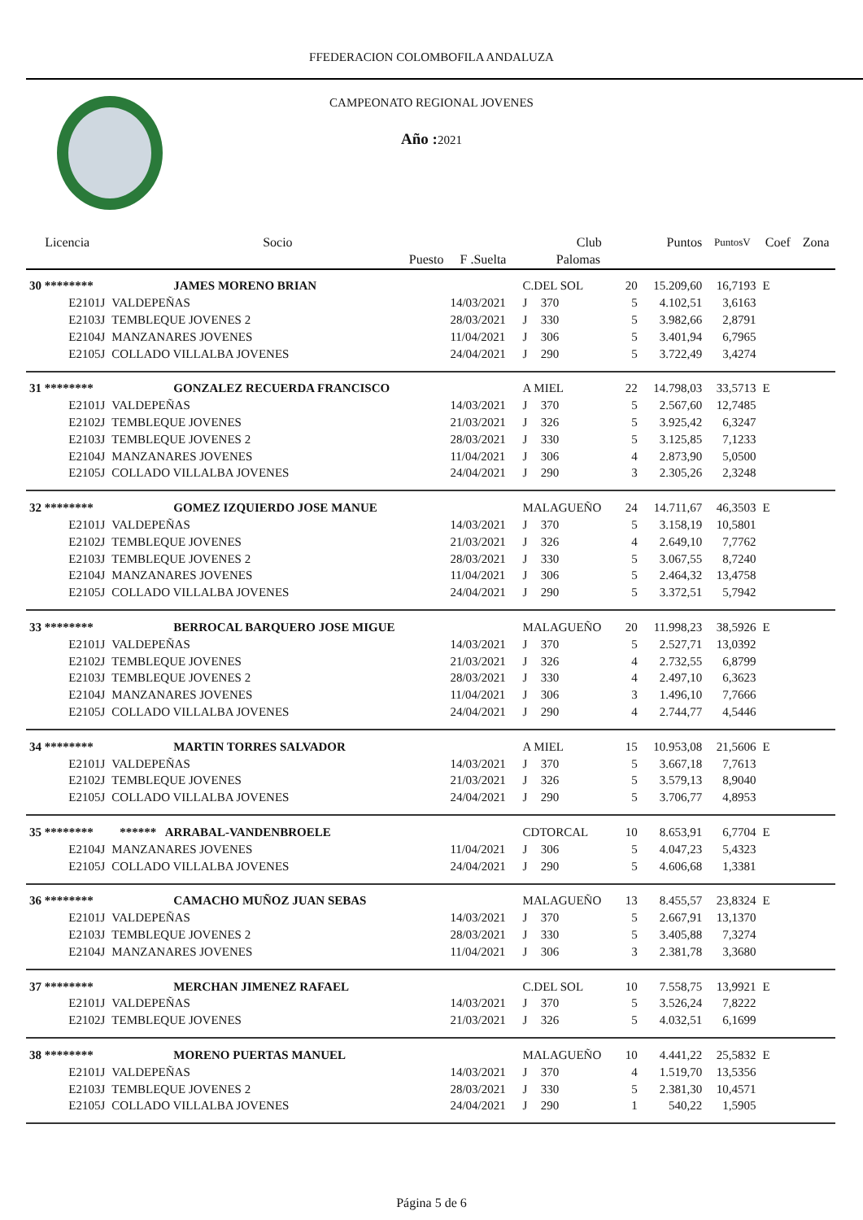FFEDERACION COLOMBOFILA ANDALUZA
CAMPEONATO REGIONAL JOVENES
Año : 2021
| Licencia | Socio | | | Club | | Puntos | PuntosV | Coef | Zona |
| --- | --- | --- | --- | --- | --- | --- | --- | --- | --- |
| | Puesto | F .Suelta | | Palomas | | | | | |
| 30 ******** | JAMES MORENO BRIAN | | C.DEL SOL | | 20 | 15.209,60 | 16,7193 | E | |
| E2101J | VALDEPEÑAS | 14/03/2021 | J | 370 | 5 | 4.102,51 | 3,6163 | | |
| E2103J | TEMBLEQUE JOVENES 2 | 28/03/2021 | J | 330 | 5 | 3.982,66 | 2,8791 | | |
| E2104J | MANZANARES JOVENES | 11/04/2021 | J | 306 | 5 | 3.401,94 | 6,7965 | | |
| E2105J | COLLADO VILLALBA JOVENES | 24/04/2021 | J | 290 | 5 | 3.722,49 | 3,4274 | | |
| 31 ******** | GONZALEZ RECUERDA FRANCISCO | | A MIEL | | 22 | 14.798,03 | 33,5713 | E | |
| E2101J | VALDEPEÑAS | 14/03/2021 | J | 370 | 5 | 2.567,60 | 12,7485 | | |
| E2102J | TEMBLEQUE JOVENES | 21/03/2021 | J | 326 | 5 | 3.925,42 | 6,3247 | | |
| E2103J | TEMBLEQUE JOVENES 2 | 28/03/2021 | J | 330 | 5 | 3.125,85 | 7,1233 | | |
| E2104J | MANZANARES JOVENES | 11/04/2021 | J | 306 | 4 | 2.873,90 | 5,0500 | | |
| E2105J | COLLADO VILLALBA JOVENES | 24/04/2021 | J | 290 | 3 | 2.305,26 | 2,3248 | | |
| 32 ******** | GOMEZ IZQUIERDO JOSE MANUE | | MALAGUEÑO | | 24 | 14.711,67 | 46,3503 | E | |
| E2101J | VALDEPEÑAS | 14/03/2021 | J | 370 | 5 | 3.158,19 | 10,5801 | | |
| E2102J | TEMBLEQUE JOVENES | 21/03/2021 | J | 326 | 4 | 2.649,10 | 7,7762 | | |
| E2103J | TEMBLEQUE JOVENES 2 | 28/03/2021 | J | 330 | 5 | 3.067,55 | 8,7240 | | |
| E2104J | MANZANARES JOVENES | 11/04/2021 | J | 306 | 5 | 2.464,32 | 13,4758 | | |
| E2105J | COLLADO VILLALBA JOVENES | 24/04/2021 | J | 290 | 5 | 3.372,51 | 5,7942 | | |
| 33 ******** | BERROCAL BARQUERO JOSE MIGUE | | MALAGUEÑO | | 20 | 11.998,23 | 38,5926 | E | |
| E2101J | VALDEPEÑAS | 14/03/2021 | J | 370 | 5 | 2.527,71 | 13,0392 | | |
| E2102J | TEMBLEQUE JOVENES | 21/03/2021 | J | 326 | 4 | 2.732,55 | 6,8799 | | |
| E2103J | TEMBLEQUE JOVENES 2 | 28/03/2021 | J | 330 | 4 | 2.497,10 | 6,3623 | | |
| E2104J | MANZANARES JOVENES | 11/04/2021 | J | 306 | 3 | 1.496,10 | 7,7666 | | |
| E2105J | COLLADO VILLALBA JOVENES | 24/04/2021 | J | 290 | 4 | 2.744,77 | 4,5446 | | |
| 34 ******** | MARTIN TORRES SALVADOR | | A MIEL | | 15 | 10.953,08 | 21,5606 | E | |
| E2101J | VALDEPEÑAS | 14/03/2021 | J | 370 | 5 | 3.667,18 | 7,7613 | | |
| E2102J | TEMBLEQUE JOVENES | 21/03/2021 | J | 326 | 5 | 3.579,13 | 8,9040 | | |
| E2105J | COLLADO VILLALBA JOVENES | 24/04/2021 | J | 290 | 5 | 3.706,77 | 4,8953 | | |
| 35 ******** | ****** ARRABAL-VANDENBROELE | | CDTORCAL | | 10 | 8.653,91 | 6,7704 | E | |
| E2104J | MANZANARES JOVENES | 11/04/2021 | J | 306 | 5 | 4.047,23 | 5,4323 | | |
| E2105J | COLLADO VILLALBA JOVENES | 24/04/2021 | J | 290 | 5 | 4.606,68 | 1,3381 | | |
| 36 ******** | CAMACHO MUÑOZ JUAN SEBAS | | MALAGUEÑO | | 13 | 8.455,57 | 23,8324 | E | |
| E2101J | VALDEPEÑAS | 14/03/2021 | J | 370 | 5 | 2.667,91 | 13,1370 | | |
| E2103J | TEMBLEQUE JOVENES 2 | 28/03/2021 | J | 330 | 5 | 3.405,88 | 7,3274 | | |
| E2104J | MANZANARES JOVENES | 11/04/2021 | J | 306 | 3 | 2.381,78 | 3,3680 | | |
| 37 ******** | MERCHAN JIMENEZ RAFAEL | | C.DEL SOL | | 10 | 7.558,75 | 13,9921 | E | |
| E2101J | VALDEPEÑAS | 14/03/2021 | J | 370 | 5 | 3.526,24 | 7,8222 | | |
| E2102J | TEMBLEQUE JOVENES | 21/03/2021 | J | 326 | 5 | 4.032,51 | 6,1699 | | |
| 38 ******** | MORENO PUERTAS MANUEL | | MALAGUEÑO | | 10 | 4.441,22 | 25,5832 | E | |
| E2101J | VALDEPEÑAS | 14/03/2021 | J | 370 | 4 | 1.519,70 | 13,5356 | | |
| E2103J | TEMBLEQUE JOVENES 2 | 28/03/2021 | J | 330 | 5 | 2.381,30 | 10,4571 | | |
| E2105J | COLLADO VILLALBA JOVENES | 24/04/2021 | J | 290 | 1 | 540,22 | 1,5905 | | |
Página 5 de 6